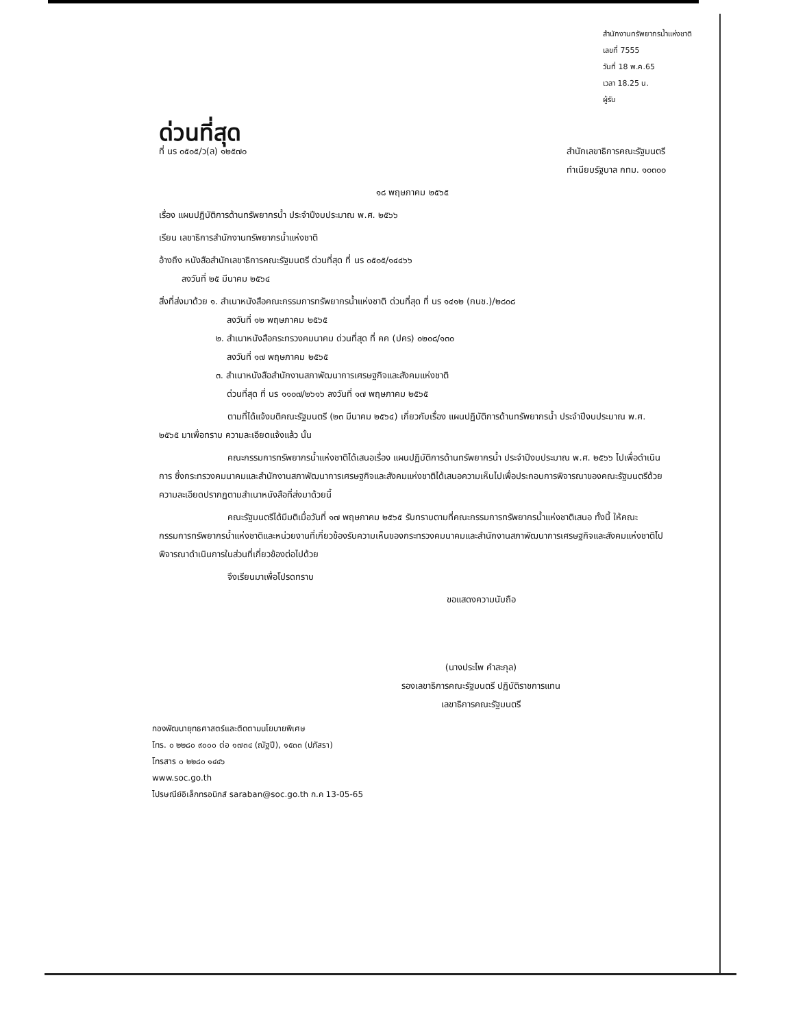สำนักงานทรัพยากรน้ำแห่งชาติ
เลขที่ 7555
วันที่ 18 พ.ค.65
เวลา 18.25 น.
ผู้รับ
ด่วนที่สุด
ที่ นร ๐๕๐๕/ว(ล) ๑๒๕๗๐ สำนักเลขาธิการคณะรัฐมนตรี
ทำเนียบรัฐบาล กทม. ๑๐๓๐๐
๑๘ พฤษภาคม ๒๕๖๕
เรื่อง แผนปฏิบัติการด้านทรัพยากรน้ำ ประจำปีงบประมาณ พ.ศ. ๒๕๖๖
เรียน เลขาธิการสำนักงานทรัพยากรน้ำแห่งชาติ
อ้างถึง หนังสือสำนักเลขาธิการคณะรัฐมนตรี ด่วนที่สุด ที่ นร ๐๕๐๕/๑๔๔๖๖
ลงวันที่ ๒๕ มีนาคม ๒๕๖๔
สิ่งที่ส่งมาด้วย ๑. สำเนาหนังสือคณะกรรมการทรัพยากรน้ำแห่งชาติ ด่วนที่สุด ที่ นร ๑๔๑๒ (กนช.)/๒๘๐๘
ลงวันที่ ๑๒ พฤษภาคม ๒๕๖๕
๒. สำเนาหนังสือกระทรวงคมนาคม ด่วนที่สุด ที่ คค (ปคร) ๐๒๐๘/๑๓๐
ลงวันที่ ๑๗ พฤษภาคม ๒๕๖๕
๓. สำเนาหนังสือสำนักงานสภาพัฒนาการเศรษฐกิจและสังคมแห่งชาติ
ด่วนที่สุด ที่ นร ๑๑๐๗/๒๖๑๖ ลงวันที่ ๑๗ พฤษภาคม ๒๕๖๕
ตามที่ได้แจ้งมติคณะรัฐมนตรี (๒๓ มีนาคม ๒๕๖๔) เกี่ยวกับเรื่อง แผนปฏิบัติการด้านทรัพยากรน้ำ ประจำปีงบประมาณ พ.ศ. ๒๕๖๕ มาเพื่อทราบ ความละเอียดแจ้งแล้ว นั้น
คณะกรรมการทรัพยากรน้ำแห่งชาติได้เสนอเรื่อง แผนปฏิบัติการด้านทรัพยากรน้ำ ประจำปีงบประมาณ พ.ศ. ๒๕๖๖ ไปเพื่อดำเนินการ ซึ่งกระทรวงคมนาคมและสำนักงานสภาพัฒนาการเศรษฐกิจและสังคมแห่งชาติได้เสนอความเห็นไปเพื่อประกอบการพิจารณาของคณะรัฐมนตรีด้วย ความละเอียดปรากฏตามสำเนาหนังสือที่ส่งมาด้วยนี้
คณะรัฐมนตรีได้มีมติเมื่อวันที่ ๑๗ พฤษภาคม ๒๕๖๕ รับทราบตามที่คณะกรรมการทรัพยากรน้ำแห่งชาติเสนอ ทั้งนี้ ให้คณะกรรมการทรัพยากรน้ำแห่งชาติและหน่วยงานที่เกี่ยวข้องรับความเห็นของกระทรวงคมนาคมและสำนักงานสภาพัฒนาการเศรษฐกิจและสังคมแห่งชาติไปพิจารณาดำเนินการในส่วนที่เกี่ยวข้องต่อไปด้วย
จึงเรียนมาเพื่อโปรดทราบ
ขอแสดงความนับถือ
(นางประไพ คำสะกุล)
รองเลขาธิการคณะรัฐมนตรี ปฏิบัติราชการแทน
เลขาธิการคณะรัฐมนตรี
กองพัฒนายุทธศาสตร์และติดตามนโยบายพิเศษ
โทร. ๐ ๒๒๘๐ ๙๐๐๐ ต่อ ๑๗๓๔ (ณัฐปี), ๑๕๓๓ (ปภัสรา)
โทรสาร ๐ ๒๒๘๐ ๑๔๔๖
www.soc.go.th
ไปรษณีย์อิเล็กทรอนิกส์ saraban@soc.go.th ก.ค 13-05-65